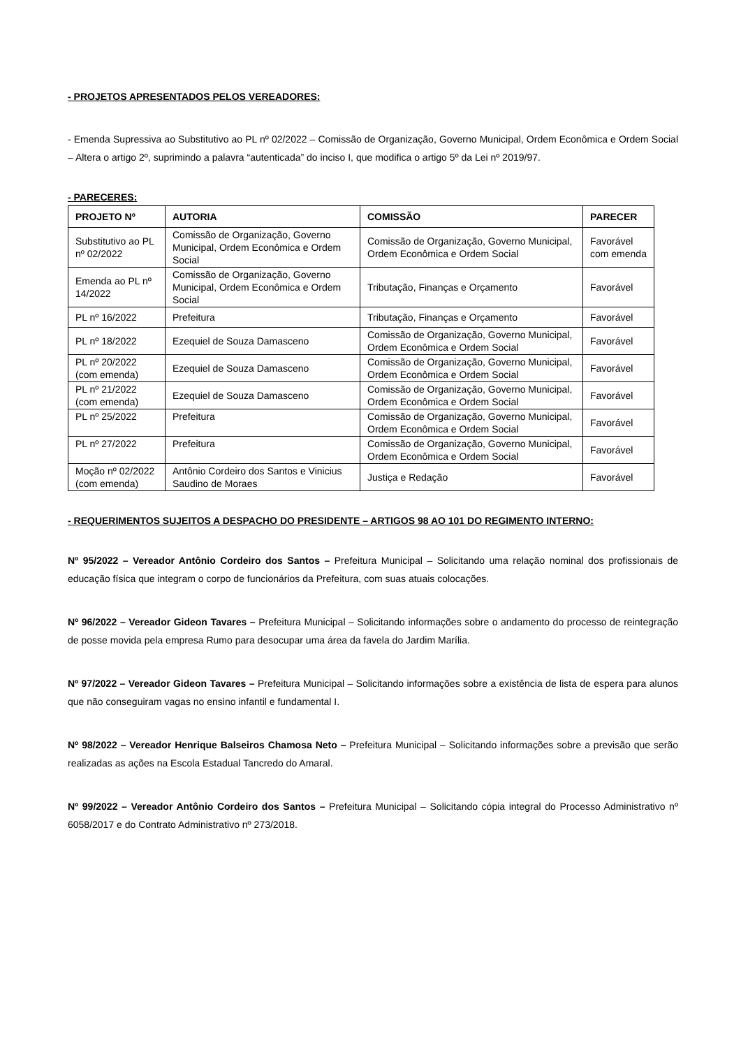- PROJETOS APRESENTADOS PELOS VEREADORES:
- Emenda Supressiva ao Substitutivo ao PL nº 02/2022 – Comissão de Organização, Governo Municipal, Ordem Econômica e Ordem Social – Altera o artigo 2º, suprimindo a palavra “autenticada” do inciso I, que modifica o artigo 5º da Lei nº 2019/97.
- PARECERES:
| PROJETO Nº | AUTORIA | COMISSÃO | PARECER |
| --- | --- | --- | --- |
| Substitutivo ao PL nº 02/2022 | Comissão de Organização, Governo Municipal, Ordem Econômica e Ordem Social | Comissão de Organização, Governo Municipal, Ordem Econômica e Ordem Social | Favorável com emenda |
| Emenda ao PL nº 14/2022 | Comissão de Organização, Governo Municipal, Ordem Econômica e Ordem Social | Tributação, Finanças e Orçamento | Favorável |
| PL nº 16/2022 | Prefeitura | Tributação, Finanças e Orçamento | Favorável |
| PL nº 18/2022 | Ezequiel de Souza Damasceno | Comissão de Organização, Governo Municipal, Ordem Econômica e Ordem Social | Favorável |
| PL nº 20/2022 (com emenda) | Ezequiel de Souza Damasceno | Comissão de Organização, Governo Municipal, Ordem Econômica e Ordem Social | Favorável |
| PL nº 21/2022 (com emenda) | Ezequiel de Souza Damasceno | Comissão de Organização, Governo Municipal, Ordem Econômica e Ordem Social | Favorável |
| PL nº 25/2022 | Prefeitura | Comissão de Organização, Governo Municipal, Ordem Econômica e Ordem Social | Favorável |
| PL nº 27/2022 | Prefeitura | Comissão de Organização, Governo Municipal, Ordem Econômica e Ordem Social | Favorável |
| Moção nº 02/2022 (com emenda) | Antônio Cordeiro dos Santos e Vinicius Saudino de Moraes | Justiça e Redação | Favorável |
- REQUERIMENTOS SUJEITOS A DESPACHO DO PRESIDENTE – ARTIGOS 98 AO 101 DO REGIMENTO INTERNO:
Nº 95/2022 – Vereador Antônio Cordeiro dos Santos – Prefeitura Municipal – Solicitando uma relação nominal dos profissionais de educação física que integram o corpo de funcionários da Prefeitura, com suas atuais colocações.
Nº 96/2022 – Vereador Gideon Tavares – Prefeitura Municipal – Solicitando informações sobre o andamento do processo de reintegração de posse movida pela empresa Rumo para desocupar uma área da favela do Jardim Marília.
Nº 97/2022 – Vereador Gideon Tavares – Prefeitura Municipal – Solicitando informações sobre a existência de lista de espera para alunos que não conseguiram vagas no ensino infantil e fundamental I.
Nº 98/2022 – Vereador Henrique Balseiros Chamosa Neto – Prefeitura Municipal – Solicitando informações sobre a previsão que serão realizadas as ações na Escola Estadual Tancredo do Amaral.
Nº 99/2022 – Vereador Antônio Cordeiro dos Santos – Prefeitura Municipal – Solicitando cópia integral do Processo Administrativo nº 6058/2017 e do Contrato Administrativo nº 273/2018.